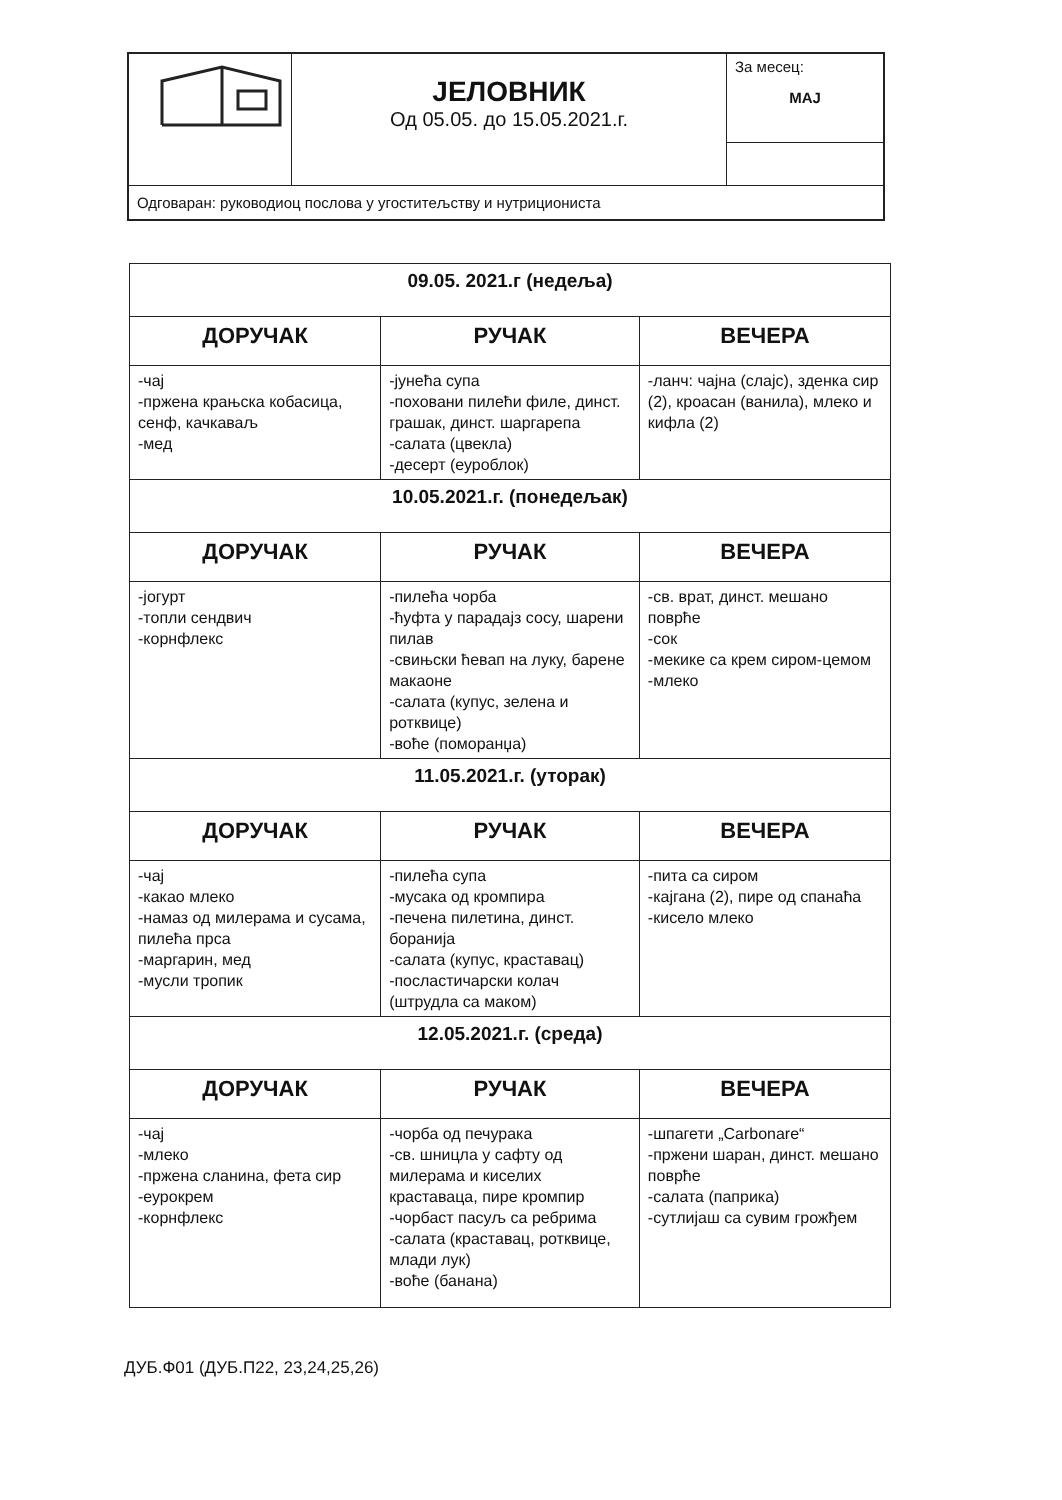| | ЈЕЛОВНИК Од 05.05. до 15.05.2021.г. | За месец: МАЈ |
| Одговаран: руководиоц послова у угоститељству и нутрициониста | | |
| 09.05. 2021.г (недеља) | | |
| ДОРУЧАК | РУЧАК | ВЕЧЕРА |
| -чај -пржена крањска кобасица, сенф, качкаваљ -мед | -јунећа супа -поховани пилећи филе, динст. грашак, динст. шаргарепа -салата (цвекла) -десерт (еуроблок) | -ланч: чајна (слајс), зденка сир (2), кроасан (ванила), млеко и кифла (2) |
| 10.05.2021.г. (понедељак) | | |
| ДОРУЧАК | РУЧАК | ВЕЧЕРА |
| -јогурт -топли сендвич -корнфлекс | -пилећа чорба -ћуфта у парадајз сосу, шарени пилав -свињски ћевап на луку, барене макаоне -салата (купус, зелена и ротквице) -воће (поморанџа) | -св. врат, динст. мешано поврће -сок -мекике са крем сиром-цемом -млеко |
| 11.05.2021.г. (уторак) | | |
| ДОРУЧАК | РУЧАК | ВЕЧЕРА |
| -чај -какао млеко -намаз од милерама и сусама, пилећа прса -маргарин, мед -мусли тропик | -пилећа супа -мусака од кромпира -печена пилетина, динст. боранија -салата (купус, краставац) -посластичарски колач (штрудла са маком) | -пита са сиром -кајгана (2), пире од спанаћа -кисело млеко |
| 12.05.2021.г. (среда) | | |
| ДОРУЧАК | РУЧАК | ВЕЧЕРА |
| -чај -млеко -пржена сланина, фета сир -еурокрем -корнфлекс | -чорба од печурака -св. шницла у сафту од милерама и киселих краставаца, пире кромпир -чорбаст пасуљ са ребрима -салата (краставац, ротквице, млади лук) -воће (банана) | -шпагети „Carbonare“ -пржени шаран, динст. мешано поврће -салата (паприка) -сутлијаш са сувим грожђем |
ДУБ.Ф01 (ДУБ.П22, 23,24,25,26)